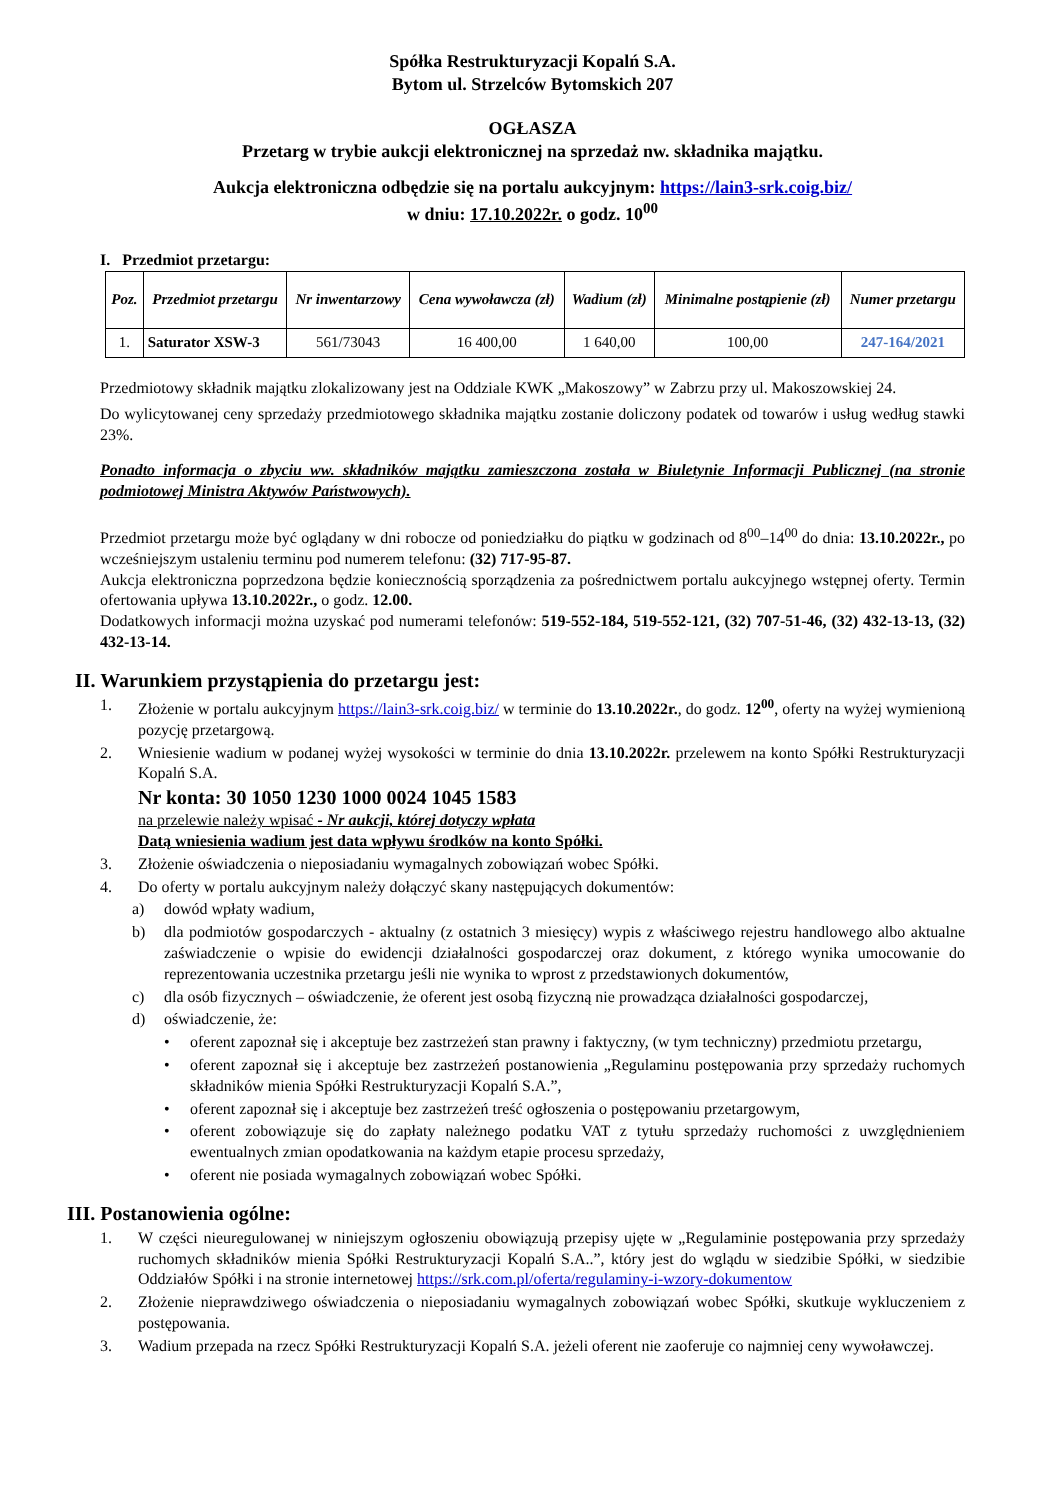Spółka Restrukturyzacji Kopalń S.A.
Bytom ul. Strzelców Bytomskich 207
OGŁASZA
Przetarg w trybie aukcji elektronicznej na sprzedaż nw. składnika majątku.
Aukcja elektroniczna odbędzie się na portalu aukcyjnym: https://lain3-srk.coig.biz/
w dniu: 17.10.2022r. o godz. 10<sup>00</sup>
I. Przedmiot przetargu:
| Poz. | Przedmiot przetargu | Nr inwentarzowy | Cena wywoławcza (zł) | Wadium (zł) | Minimalne postąpienie (zł) | Numer przetargu |
| --- | --- | --- | --- | --- | --- | --- |
| 1. | Saturator XSW-3 | 561/73043 | 16 400,00 | 1 640,00 | 100,00 | 247-164/2021 |
Przedmiotowy składnik majątku zlokalizowany jest na Oddziale KWK „Makoszowy” w Zabrzu przy ul. Makoszowskiej 24.
Do wylicytowanej ceny sprzedaży przedmiotowego składnika majątku zostanie doliczony podatek od towarów i usług według stawki 23%.
Ponadto informacja o zbyciu ww. składników majątku zamieszczona została w Biuletynie Informacji Publicznej (na stronie podmiotowej Ministra Aktywów Państwowych).
Przedmiot przetargu może być oglądany w dni robocze od poniedziałku do piątku w godzinach od 8<sup>00</sup>–14<sup>00</sup> do dnia: 13.10.2022r., po wcześniejszym ustaleniu terminu pod numerem telefonu: (32) 717-95-87.
Aukcja elektroniczna poprzedzona będzie koniecznością sporządzenia za pośrednictwem portalu aukcyjnego wstępnej oferty. Termin ofertowania upływa 13.10.2022r., o godz. 12.00.
Dodatkowych informacji można uzyskać pod numerami telefonów: 519-552-184, 519-552-121, (32) 707-51-46, (32) 432-13-13, (32) 432-13-14.
II. Warunkiem przystąpienia do przetargu jest:
1. Złożenie w portalu aukcyjnym https://lain3-srk.coig.biz/ w terminie do 13.10.2022r., do godz. 12<sup>00</sup>, oferty na wyżej wymienioną pozycję przetargową.
2. Wniesienie wadium w podanej wyżej wysokości w terminie do dnia 13.10.2022r. przelewem na konto Spółki Restrukturyzacji Kopalń S.A.
Nr konta: 30 1050 1230 1000 0024 1045 1583
na przelewie należy wpisać - Nr aukcji, której dotyczy wpłata
Datą wniesienia wadium jest data wpływu środków na konto Spółki.
3. Złożenie oświadczenia o nieposiadaniu wymagalnych zobowiązań wobec Spółki.
4. Do oferty w portalu aukcyjnym należy dołączyć skany następujących dokumentów:
a) dowód wpłaty wadium,
b) dla podmiotów gospodarczych - aktualny (z ostatnich 3 miesięcy) wypis z właściwego rejestru handlowego albo aktualne zaświadczenie o wpisie do ewidencji działalności gospodarczej oraz dokument, z którego wynika umocowanie do reprezentowania uczestnika przetargu jeśli nie wynika to wprost z przedstawionych dokumentów,
c) dla osób fizycznych – oświadczenie, że oferent jest osobą fizyczną nie prowadząca działalności gospodarczej,
d) oświadczenie, że:
• oferent zapoznał się i akceptuje bez zastrzeżeń stan prawny i faktyczny, (w tym techniczny) przedmiotu przetargu,
• oferent zapoznał się i akceptuje bez zastrzeżeń postanowienia „Regulaminu postępowania przy sprzedaży ruchomych składników mienia Spółki Restrukturyzacji Kopalń S.A.”,
• oferent zapoznał się i akceptuje bez zastrzeżeń treść ogłoszenia o postępowaniu przetargowym,
• oferent zobowiązuje się do zapłaty należnego podatku VAT z tytułu sprzedaży ruchomości z uwzględnieniem ewentualnych zmian opodatkowania na każdym etapie procesu sprzedaży,
• oferent nie posiada wymagalnych zobowiązań wobec Spółki.
III. Postanowienia ogólne:
1. W części nieuregulowanej w niniejszym ogłoszeniu obowiązują przepisy ujęte w „Regulaminie postępowania przy sprzedaży ruchomych składników mienia Spółki Restrukturyzacji Kopalń S.A..”, który jest do wglądu w siedzibie Spółki, w siedzibie Oddziałów Spółki i na stronie internetowej https://srk.com.pl/oferta/regulaminy-i-wzory-dokumentow
2. Złożenie nieprawdziwego oświadczenia o nieposiadaniu wymagalnych zobowiązań wobec Spółki, skutkuje wykluczeniem z postępowania.
3. Wadium przepada na rzecz Spółki Restrukturyzacji Kopalń S.A. jeżeli oferent nie zaoferuje co najmniej ceny wywoławczej.